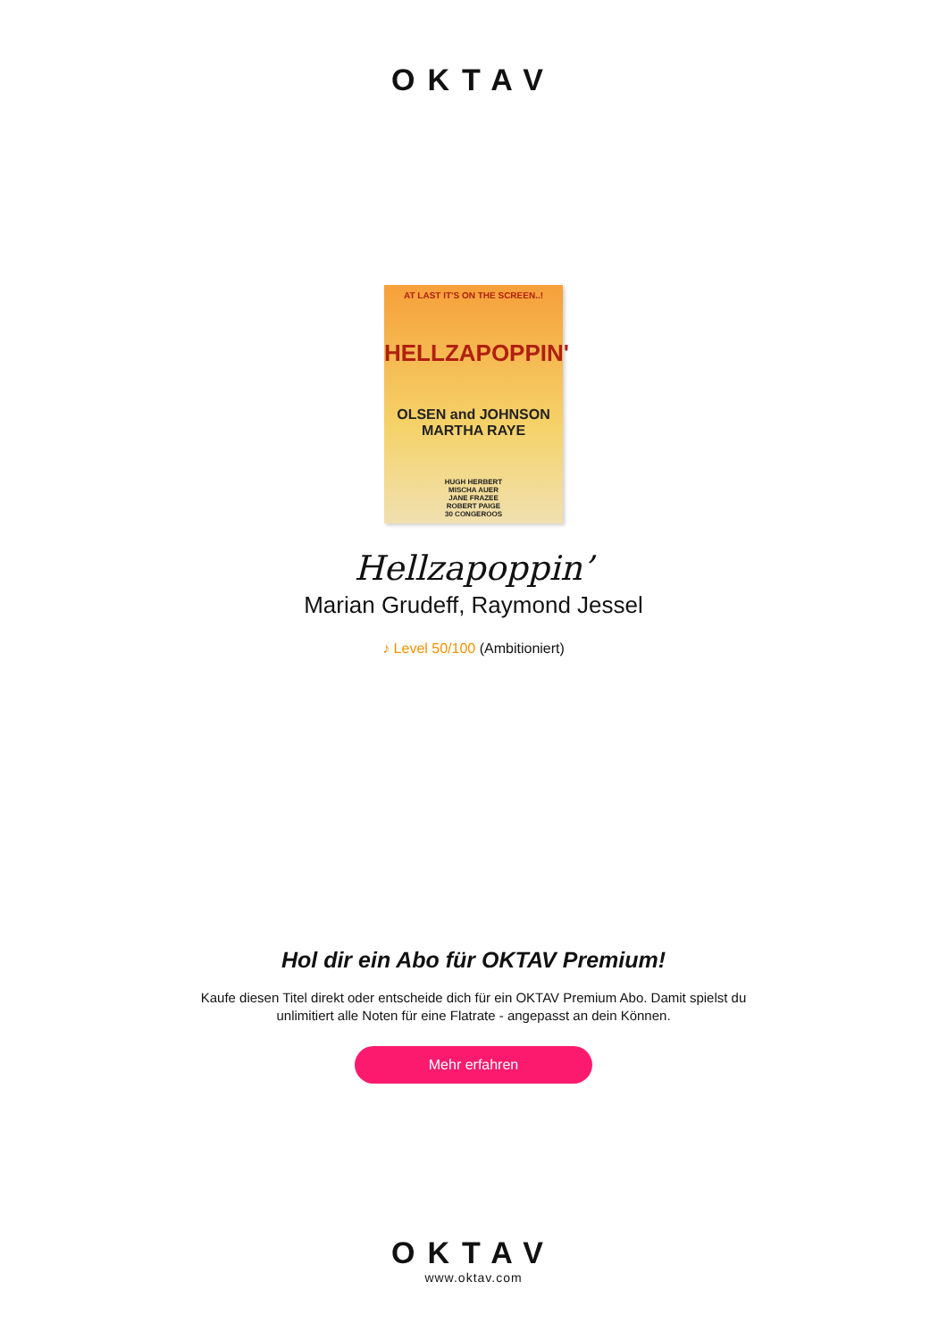OKTAV
AT LAST IT'S ON THE SCREEN..!
HELLZAPOPPIN'
OLSEN and JOHNSON
MARTHA RAYE
HUGH HERBERT
MISCHA AUER
JANE FRAZEE
ROBERT PAIGE
30 CONGEROOS
Hellzapoppin’
Marian Grudeff, Raymond Jessel
♪ Level 50/100 (Ambitioniert)
Hol dir ein Abo für OKTAV Premium!
Kaufe diesen Titel direkt oder entscheide dich für ein OKTAV Premium Abo. Damit spielst du
unlimitiert alle Noten für eine Flatrate - angepasst an dein Können.
Mehr erfahren
OKTAV
www.oktav.com